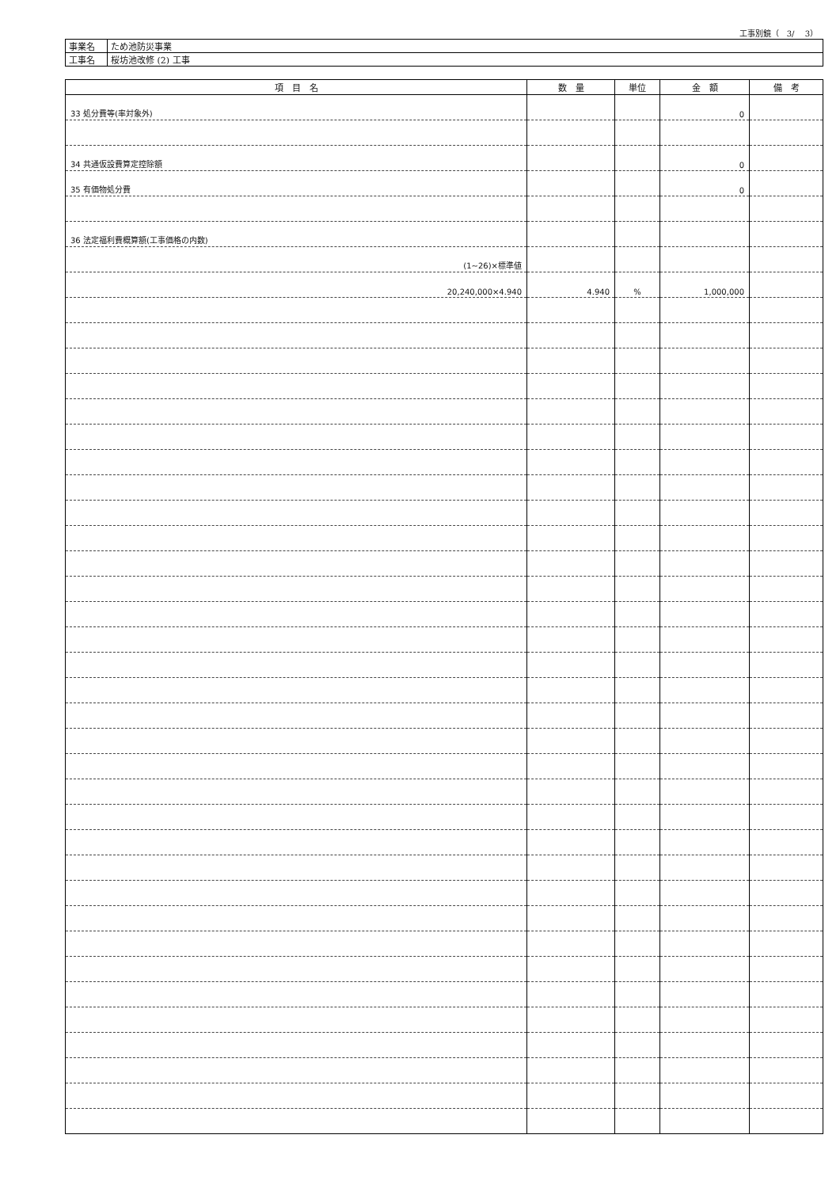工事別鏡（　3/　 3）
| 事業名 | ため池防災事業 |
| 工事名 | 桜坊池改修 (2) 工事 |
| 項 目 名 | 数 量 | 単位 | 金 額 | 備 考 |
| --- | --- | --- | --- | --- |
| 33 処分費等(率対象外) | | | 0 | |
| 34 共通仮設費算定控除額 | | | 0 | |
| 35 有価物処分費 | | | 0 | |
| 36 法定福利費概算額(工事価格の内数) | | | | |
| (1~26)×標準値 | | | | |
| 20,240,000×4.940 | 4.940 | % | 1,000,000 | |